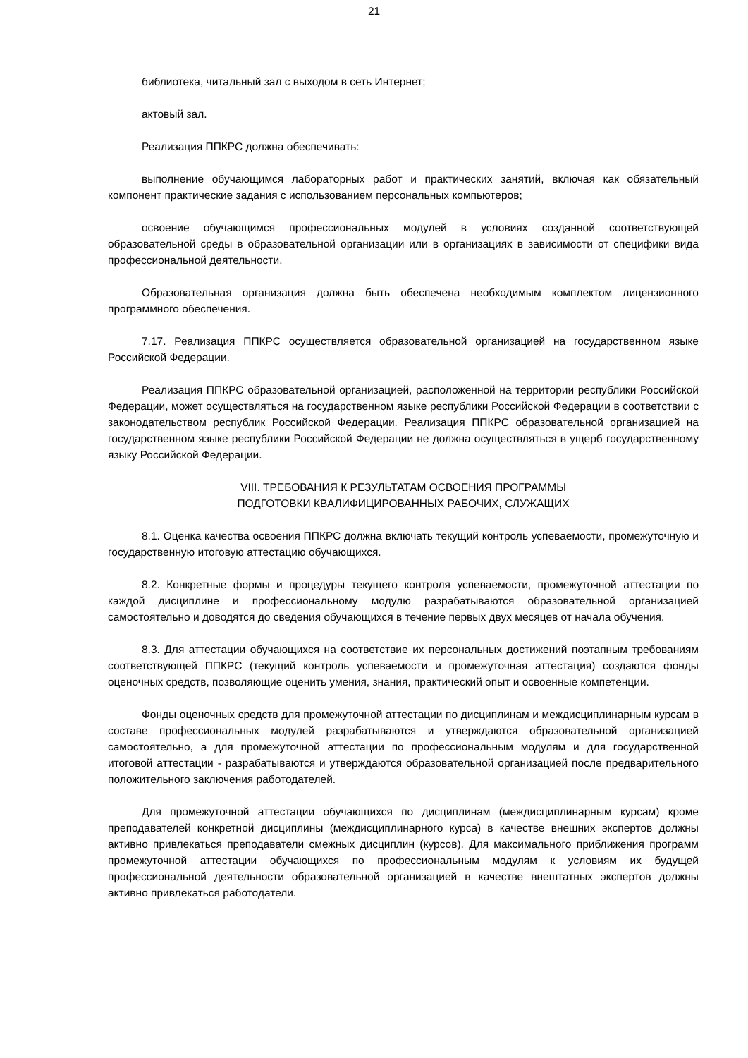21
библиотека, читальный зал с выходом в сеть Интернет;
актовый зал.
Реализация ППКРС должна обеспечивать:
выполнение обучающимся лабораторных работ и практических занятий, включая как обязательный компонент практические задания с использованием персональных компьютеров;
освоение обучающимся профессиональных модулей в условиях созданной соответствующей образовательной среды в образовательной организации или в организациях в зависимости от специфики вида профессиональной деятельности.
Образовательная организация должна быть обеспечена необходимым комплектом лицензионного программного обеспечения.
7.17. Реализация ППКРС осуществляется образовательной организацией на государственном языке Российской Федерации.
Реализация ППКРС образовательной организацией, расположенной на территории республики Российской Федерации, может осуществляться на государственном языке республики Российской Федерации в соответствии с законодательством республик Российской Федерации. Реализация ППКРС образовательной организацией на государственном языке республики Российской Федерации не должна осуществляться в ущерб государственному языку Российской Федерации.
VIII. ТРЕБОВАНИЯ К РЕЗУЛЬТАТАМ ОСВОЕНИЯ ПРОГРАММЫ
ПОДГОТОВКИ КВАЛИФИЦИРОВАННЫХ РАБОЧИХ, СЛУЖАЩИХ
8.1. Оценка качества освоения ППКРС должна включать текущий контроль успеваемости, промежуточную и государственную итоговую аттестацию обучающихся.
8.2. Конкретные формы и процедуры текущего контроля успеваемости, промежуточной аттестации по каждой дисциплине и профессиональному модулю разрабатываются образовательной организацией самостоятельно и доводятся до сведения обучающихся в течение первых двух месяцев от начала обучения.
8.3. Для аттестации обучающихся на соответствие их персональных достижений поэтапным требованиям соответствующей ППКРС (текущий контроль успеваемости и промежуточная аттестация) создаются фонды оценочных средств, позволяющие оценить умения, знания, практический опыт и освоенные компетенции.
Фонды оценочных средств для промежуточной аттестации по дисциплинам и междисциплинарным курсам в составе профессиональных модулей разрабатываются и утверждаются образовательной организацией самостоятельно, а для промежуточной аттестации по профессиональным модулям и для государственной итоговой аттестации - разрабатываются и утверждаются образовательной организацией после предварительного положительного заключения работодателей.
Для промежуточной аттестации обучающихся по дисциплинам (междисциплинарным курсам) кроме преподавателей конкретной дисциплины (междисциплинарного курса) в качестве внешних экспертов должны активно привлекаться преподаватели смежных дисциплин (курсов). Для максимального приближения программ промежуточной аттестации обучающихся по профессиональным модулям к условиям их будущей профессиональной деятельности образовательной организацией в качестве внештатных экспертов должны активно привлекаться работодатели.